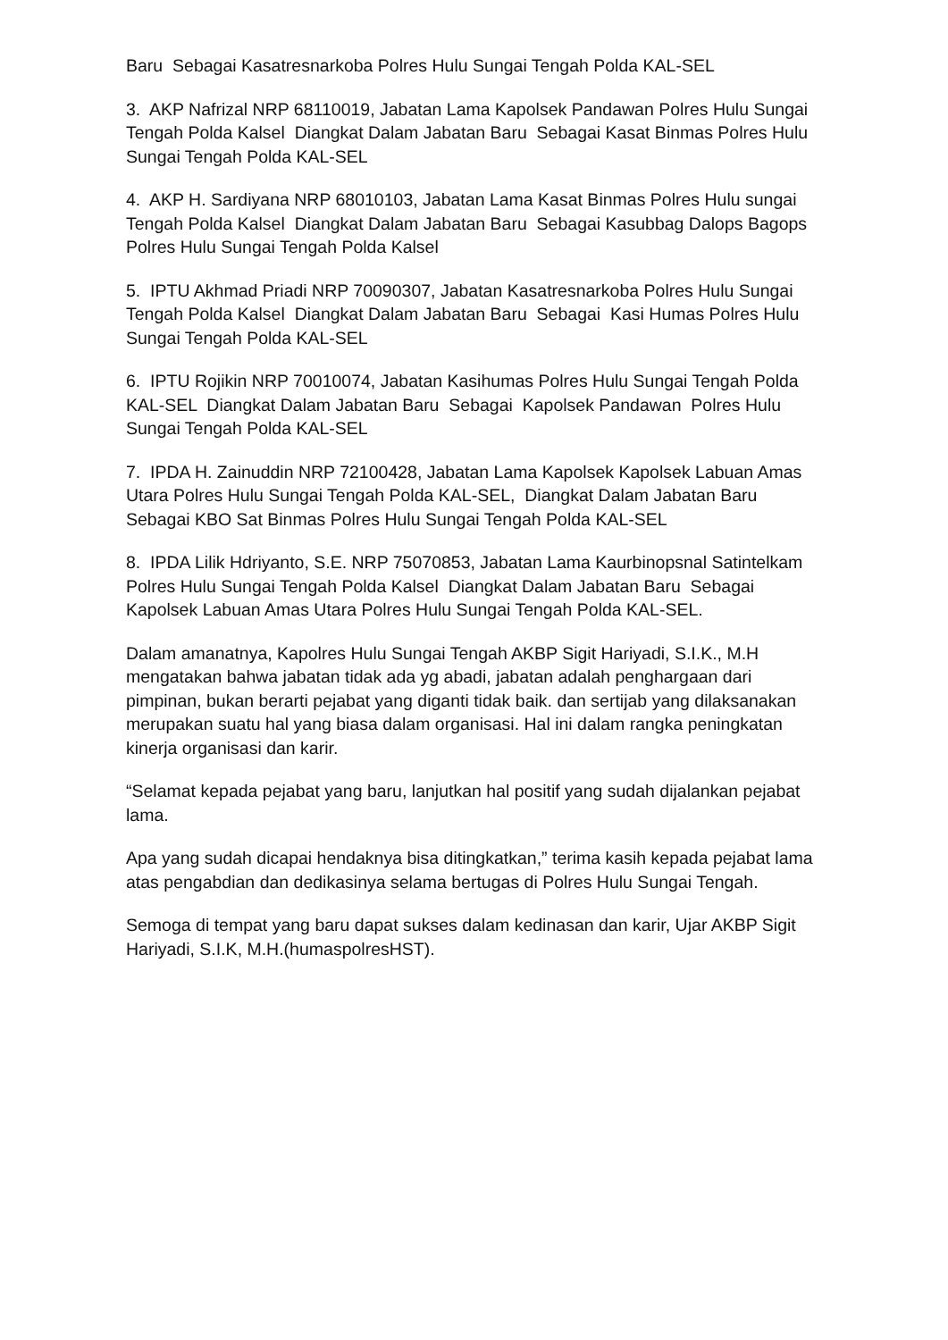Baru Sebagai Kasatresnarkoba Polres Hulu Sungai Tengah Polda KAL-SEL
3. AKP Nafrizal NRP 68110019, Jabatan Lama Kapolsek Pandawan Polres Hulu Sungai Tengah Polda Kalsel Diangkat Dalam Jabatan Baru Sebagai Kasat Binmas Polres Hulu Sungai Tengah Polda KAL-SEL
4. AKP H. Sardiyana NRP 68010103, Jabatan Lama Kasat Binmas Polres Hulu sungai Tengah Polda Kalsel Diangkat Dalam Jabatan Baru Sebagai Kasubbag Dalops Bagops Polres Hulu Sungai Tengah Polda Kalsel
5. IPTU Akhmad Priadi NRP 70090307, Jabatan Kasatresnarkoba Polres Hulu Sungai Tengah Polda Kalsel Diangkat Dalam Jabatan Baru Sebagai Kasi Humas Polres Hulu Sungai Tengah Polda KAL-SEL
6. IPTU Rojikin NRP 70010074, Jabatan Kasihumas Polres Hulu Sungai Tengah Polda KAL-SEL Diangkat Dalam Jabatan Baru Sebagai Kapolsek Pandawan Polres Hulu Sungai Tengah Polda KAL-SEL
7. IPDA H. Zainuddin NRP 72100428, Jabatan Lama Kapolsek Kapolsek Labuan Amas Utara Polres Hulu Sungai Tengah Polda KAL-SEL, Diangkat Dalam Jabatan Baru Sebagai KBO Sat Binmas Polres Hulu Sungai Tengah Polda KAL-SEL
8. IPDA Lilik Hdriyanto, S.E. NRP 75070853, Jabatan Lama Kaurbinopsnal Satintelkam Polres Hulu Sungai Tengah Polda Kalsel Diangkat Dalam Jabatan Baru Sebagai Kapolsek Labuan Amas Utara Polres Hulu Sungai Tengah Polda KAL-SEL.
Dalam amanatnya, Kapolres Hulu Sungai Tengah AKBP Sigit Hariyadi, S.I.K., M.H mengatakan bahwa jabatan tidak ada yg abadi, jabatan adalah penghargaan dari pimpinan, bukan berarti pejabat yang diganti tidak baik. dan sertijab yang dilaksanakan merupakan suatu hal yang biasa dalam organisasi. Hal ini dalam rangka peningkatan kinerja organisasi dan karir.
“Selamat kepada pejabat yang baru, lanjutkan hal positif yang sudah dijalankan pejabat lama.
Apa yang sudah dicapai hendaknya bisa ditingkatkan,” terima kasih kepada pejabat lama atas pengabdian dan dedikasinya selama bertugas di Polres Hulu Sungai Tengah.
Semoga di tempat yang baru dapat sukses dalam kedinasan dan karir, Ujar AKBP Sigit Hariyadi, S.I.K, M.H.(humaspolresHST).